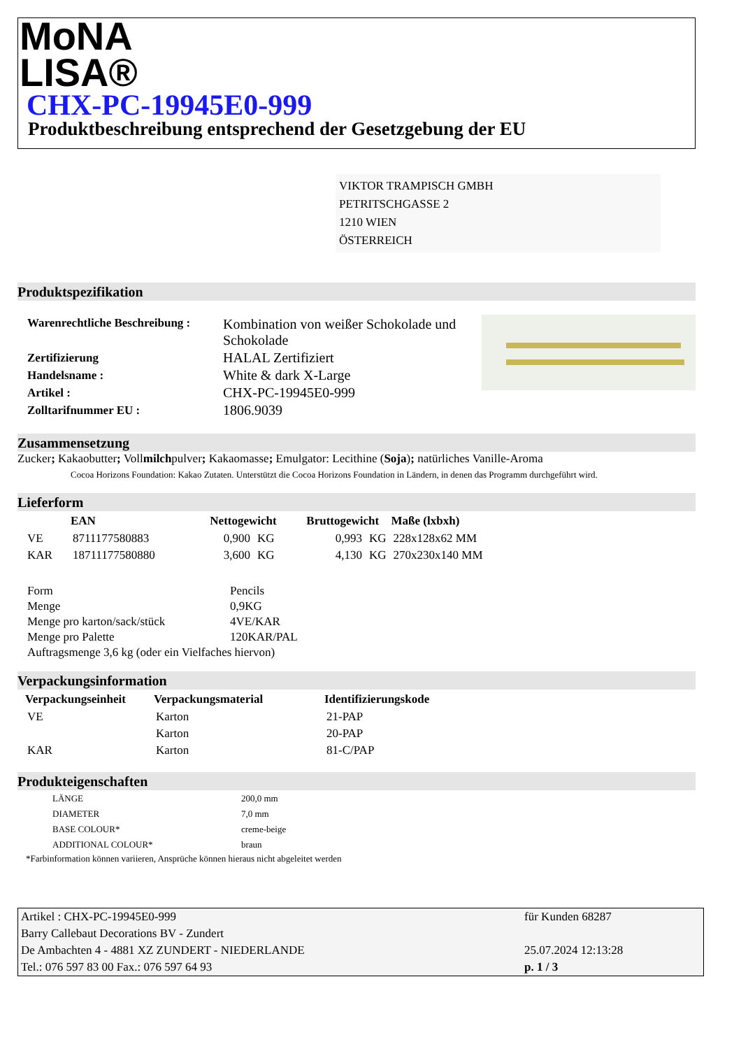MoNA
LISA®
CHX-PC-19945E0-999
Produktbeschreibung entsprechend der Gesetzgebung der EU
VIKTOR TRAMPISCH GMBH
PETRITSCHGASSE 2
1210 WIEN
ÖSTERREICH
Produktspezifikation
| Warenrechtliche Beschreibung : | Kombination von weißer Schokolade und Schokolade |
| Zertifizierung | HALAL Zertifiziert |
| Handelsname : | White & dark X-Large |
| Artikel : | CHX-PC-19945E0-999 |
| Zolltarifnummer EU : | 1806.9039 |
Zusammensetzung
Zucker; Kakaobutter; Vollmilchpulver; Kakaomasse; Emulgator: Lecithine (Soja); natürliches Vanille-Aroma
Cocoa Horizons Foundation: Kakao Zutaten. Unterstützt die Cocoa Horizons Foundation in Ländern, in denen das Programm durchgeführt wird.
Lieferform
| | EAN | Nettogewicht | | Bruttogewicht | | Maße (lxbxh) |
| --- | --- | --- | --- | --- | --- | --- |
| VE | 8711177580883 | 0,900 | KG | 0,993 | KG | 228x128x62 MM |
| KAR | 18711177580880 | 3,600 | KG | 4,130 | KG | 270x230x140 MM |
| Form | Pencils |
| Menge | 0,9KG |
| Menge pro karton/sack/stück | 4VE/KAR |
| Menge pro Palette | 120KAR/PAL |
| Auftragsmenge 3,6 kg (oder ein Vielfaches hiervon) | |
Verpackungsinformation
| Verpackungseinheit | Verpackungsmaterial | Identifizierungskode |
| --- | --- | --- |
| VE | Karton | 21-PAP |
| | Karton | 20-PAP |
| KAR | Karton | 81-C/PAP |
Produkteigenschaften
| LÄNGE | 200,0 mm |
| DIAMETER | 7,0 mm |
| BASE COLOUR* | creme-beige |
| ADDITIONAL COLOUR* | braun |
*Farbinformation können variieren, Ansprüche können hieraus nicht abgeleitet werden
| Artikel : CHX-PC-19945E0-999 | für Kunden 68287 |
| Barry Callebaut Decorations BV - Zundert | |
| De Ambachten 4 - 4881 XZ ZUNDERT - NIEDERLANDE | 25.07.2024 12:13:28 |
| Tel.: 076 597 83 00 Fax.: 076 597 64 93 | p. 1 / 3 |